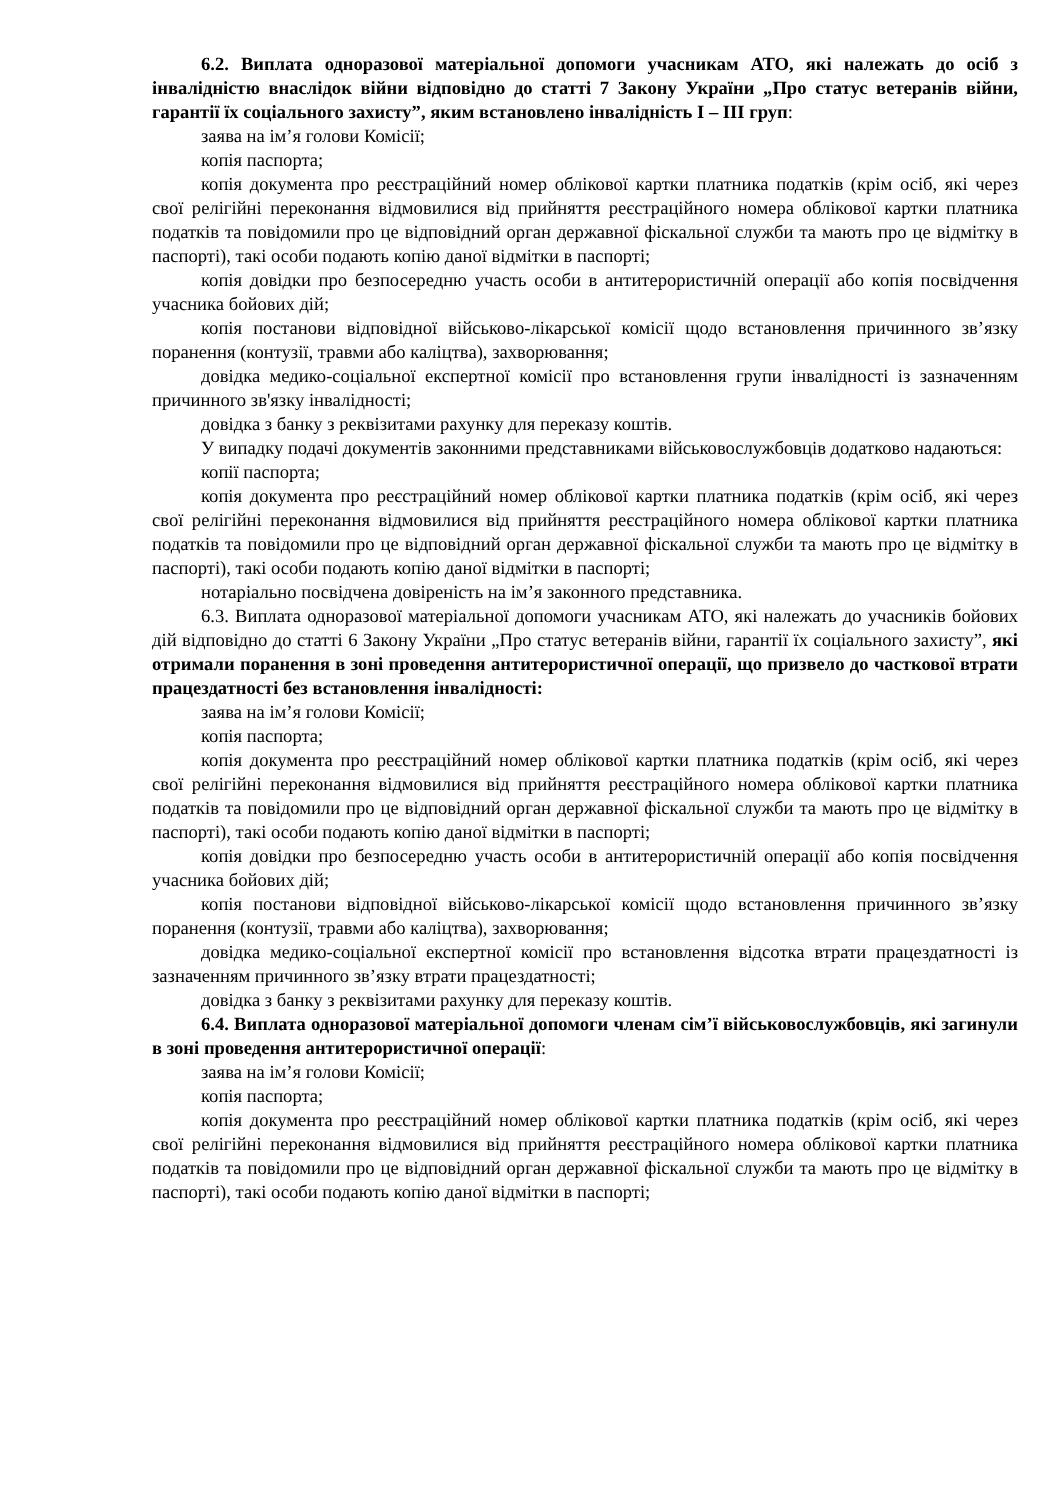6.2. Виплата одноразової матеріальної допомоги учасникам АТО, які належать до осіб з інвалідністю внаслідок війни відповідно до статті 7 Закону України „Про статус ветеранів війни, гарантії їх соціального захисту”, яким встановлено інвалідність І – ІІІ груп:
заява на ім’я голови Комісії;
копія паспорта;
копія документа про реєстраційний номер облікової картки платника податків (крім осіб, які через свої релігійні переконання відмовилися від прийняття реєстраційного номера облікової картки платника податків та повідомили про це відповідний орган державної фіскальної служби та мають про це відмітку в паспорті), такі особи подають копію даної відмітки в паспорті;
копія довідки про безпосередню участь особи в антитерористичній операції або копія посвідчення учасника бойових дій;
копія постанови відповідної військово-лікарської комісії щодо встановлення причинного зв’язку поранення (контузії, травми або каліцтва), захворювання;
довідка медико-соціальної експертної комісії про встановлення групи інвалідності із зазначенням причинного зв'язку інвалідності;
довідка з банку з реквізитами рахунку для переказу коштів.
У випадку подачі документів законними представниками військовослужбовців додатково надаються:
копії паспорта;
копія документа про реєстраційний номер облікової картки платника податків (крім осіб, які через свої релігійні переконання відмовилися від прийняття реєстраційного номера облікової картки платника податків та повідомили про це відповідний орган державної фіскальної служби та мають про це відмітку в паспорті), такі особи подають копію даної відмітки в паспорті;
нотаріально посвідчена довіреність на ім’я законного представника.
6.3. Виплата одноразової матеріальної допомоги учасникам АТО, які належать до учасників бойових дій відповідно до статті 6 Закону України „Про статус ветеранів війни, гарантії їх соціального захисту”, які отримали поранення в зоні проведення антитерористичної операції, що призвело до часткової втрати працездатності без встановлення інвалідності:
заява на ім’я голови Комісії;
копія паспорта;
копія документа про реєстраційний номер облікової картки платника податків (крім осіб, які через свої релігійні переконання відмовилися від прийняття реєстраційного номера облікової картки платника податків та повідомили про це відповідний орган державної фіскальної служби та мають про це відмітку в паспорті), такі особи подають копію даної відмітки в паспорті;
копія довідки про безпосередню участь особи в антитерористичній операції або копія посвідчення учасника бойових дій;
копія постанови відповідної військово-лікарської комісії щодо встановлення причинного зв’язку поранення (контузії, травми або каліцтва), захворювання;
довідка медико-соціальної експертної комісії про встановлення відсотка втрати працездатності із зазначенням причинного зв’язку втрати працездатності;
довідка з банку з реквізитами рахунку для переказу коштів.
6.4. Виплата одноразової матеріальної допомоги членам сім’ї військовослужбовців, які загинули в зоні проведення антитерористичної операції:
заява на ім’я голови Комісії;
копія паспорта;
копія документа про реєстраційний номер облікової картки платника податків (крім осіб, які через свої релігійні переконання відмовилися від прийняття реєстраційного номера облікової картки платника податків та повідомили про це відповідний орган державної фіскальної служби та мають про це відмітку в паспорті), такі особи подають копію даної відмітки в паспорті;